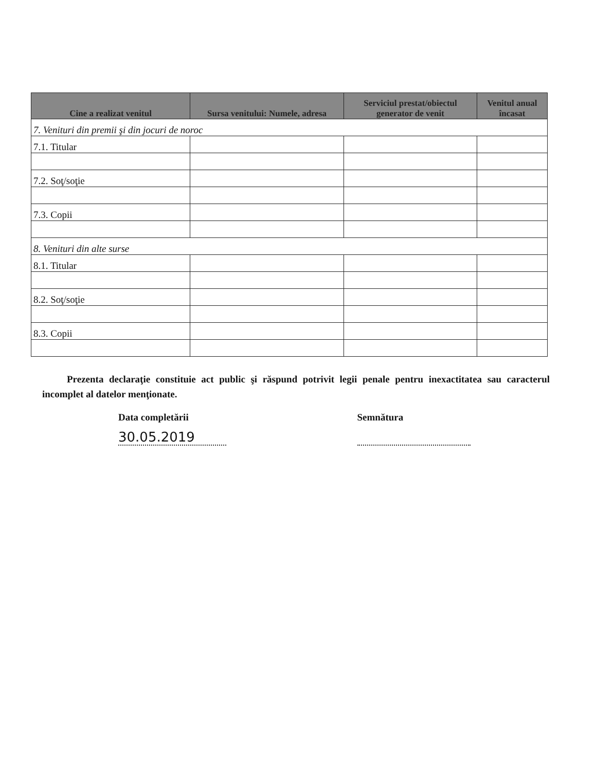| Cine a realizat venitul | Sursa venitului: Numele, adresa | Serviciul prestat/obiectul generator de venit | Venitul anual încasat |
| --- | --- | --- | --- |
| 7. Venituri din premii şi din jocuri de noroc | | | |
| 7.1. Titular | | | |
| 7.2. Soţ/soţie | | | |
| 7.3. Copii | | | |
| 8. Venituri din alte surse | | | |
| 8.1. Titular | | | |
| 8.2. Soţ/soţie | | | |
| 8.3. Copii | | | |
Prezenta declaraţie constituie act public şi răspund potrivit legii penale pentru inexactitatea sau caracterul incomplet al datelor menţionate.
Data completării
30.05.2019
Semnătura